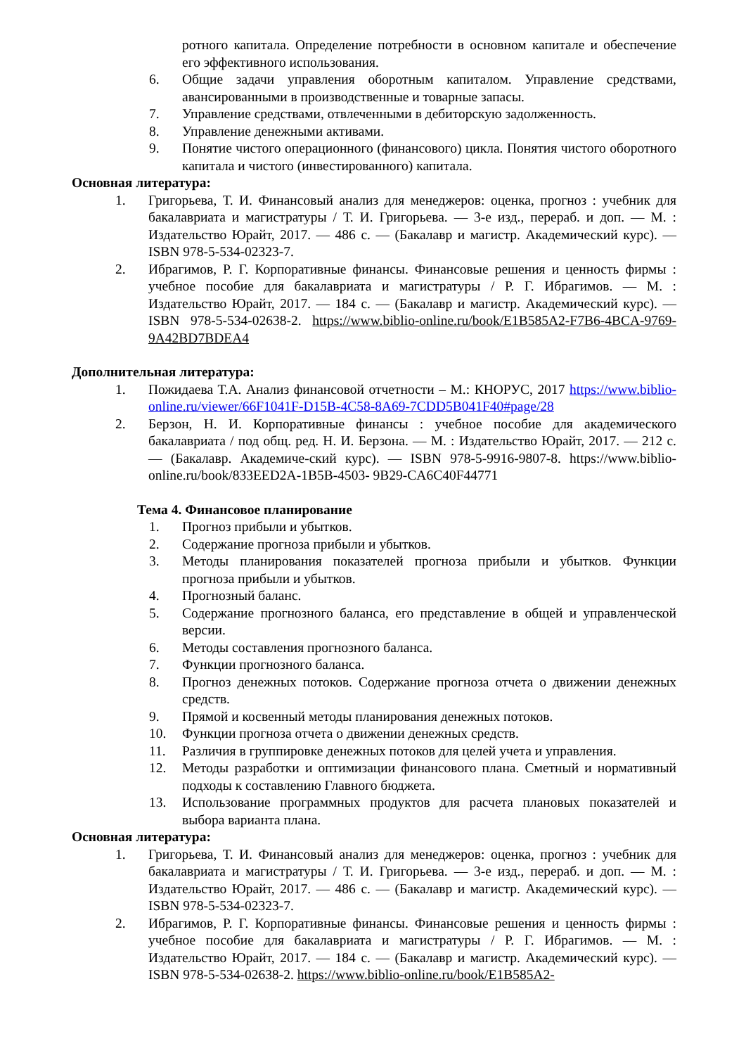ротного капитала. Определение потребности в основном капитале и обеспечение его эффективного использования.
6. Общие задачи управления оборотным капиталом. Управление средствами, авансированными в производственные и товарные запасы.
7. Управление средствами, отвлеченными в дебиторскую задолженность.
8. Управление денежными активами.
9. Понятие чистого операционного (финансового) цикла. Понятия чистого оборотного капитала и чистого (инвестированного) капитала.
Основная литература:
1. Григорьева, Т. И. Финансовый анализ для менеджеров: оценка, прогноз : учебник для бакалавриата и магистратуры / Т. И. Григорьева. — 3-е изд., перераб. и доп. — М. : Издательство Юрайт, 2017. — 486 с. — (Бакалавр и магистр. Академический курс). — ISBN 978-5-534-02323-7.
2. Ибрагимов, Р. Г. Корпоративные финансы. Финансовые решения и ценность фирмы : учебное пособие для бакалавриата и магистратуры / Р. Г. Ибрагимов. — М. : Издательство Юрайт, 2017. — 184 с. — (Бакалавр и магистр. Академический курс). — ISBN 978-5-534-02638-2. https://www.biblio-online.ru/book/E1B585A2-F7B6-4BCA-9769-9A42BD7BDEA4
Дополнительная литература:
1. Пожидаева Т.А. Анализ финансовой отчетности – М.: КНОРУС, 2017 https://www.biblio-online.ru/viewer/66F1041F-D15B-4C58-8A69-7CDD5B041F40#page/28
2. Берзон, Н. И. Корпоративные финансы : учебное пособие для академического бакалавриата / под общ. ред. Н. И. Берзона. — М. : Издательство Юрайт, 2017. — 212 с. — (Бакалавр. Академиче-ский курс). — ISBN 978-5-9916-9807-8. https://www.biblio-online.ru/book/833EED2A-1B5B-4503- 9B29-CA6C40F44771
Тема 4. Финансовое планирование
1. Прогноз прибыли и убытков.
2. Содержание прогноза прибыли и убытков.
3. Методы планирования показателей прогноза прибыли и убытков. Функции прогноза прибыли и убытков.
4. Прогнозный баланс.
5. Содержание прогнозного баланса, его представление в общей и управленческой версии.
6. Методы составления прогнозного баланса.
7. Функции прогнозного баланса.
8. Прогноз денежных потоков. Содержание прогноза отчета о движении денежных средств.
9. Прямой и косвенный методы планирования денежных потоков.
10. Функции прогноза отчета о движении денежных средств.
11. Различия в группировке денежных потоков для целей учета и управления.
12. Методы разработки и оптимизации финансового плана. Сметный и нормативный подходы к составлению Главного бюджета.
13. Использование программных продуктов для расчета плановых показателей и выбора варианта плана.
Основная литература:
1. Григорьева, Т. И. Финансовый анализ для менеджеров: оценка, прогноз : учебник для бакалавриата и магистратуры / Т. И. Григорьева. — 3-е изд., перераб. и доп. — М. : Издательство Юрайт, 2017. — 486 с. — (Бакалавр и магистр. Академический курс). — ISBN 978-5-534-02323-7.
2. Ибрагимов, Р. Г. Корпоративные финансы. Финансовые решения и ценность фирмы : учебное пособие для бакалавриата и магистратуры / Р. Г. Ибрагимов. — М. : Издательство Юрайт, 2017. — 184 с. — (Бакалавр и магистр. Академический курс). — ISBN 978-5-534-02638-2. https://www.biblio-online.ru/book/E1B585A2-